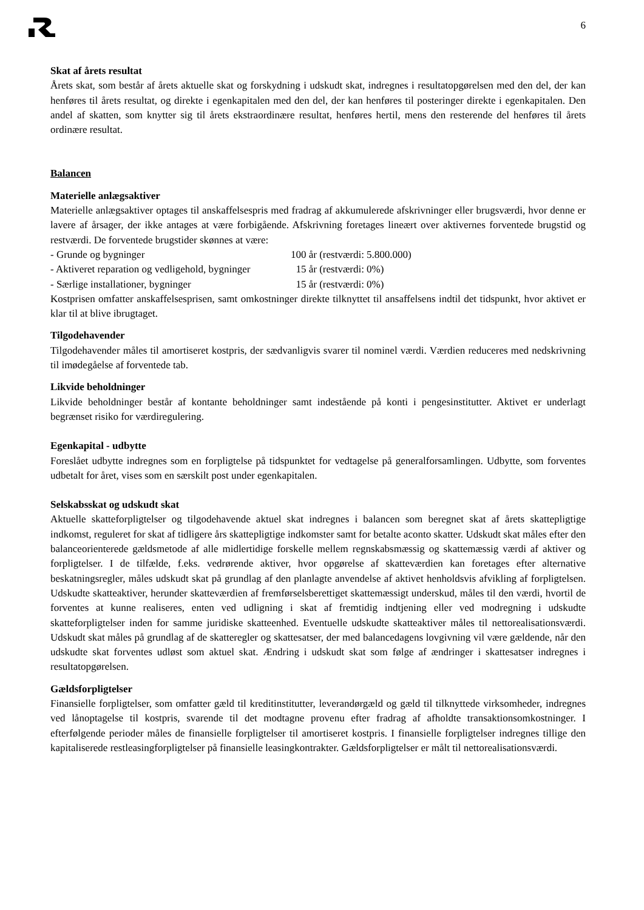6
Skat af årets resultat
Årets skat, som består af årets aktuelle skat og forskydning i udskudt skat, indregnes i resultatopgørelsen med den del, der kan henføres til årets resultat, og direkte i egenkapitalen med den del, der kan henføres til posteringer direkte i egenkapitalen. Den andel af skatten, som knytter sig til årets ekstraordinære resultat, henføres hertil, mens den resterende del henføres til årets ordinære resultat.
Balancen
Materielle anlægsaktiver
Materielle anlægsaktiver optages til anskaffelsespris med fradrag af akkumulerede afskrivninger eller brugsværdi, hvor denne er lavere af årsager, der ikke antages at være forbigående. Afskrivning foretages lineært over aktivernes forventede brugstid og restværdi. De forventede brugstider skønnes at være:
- Grunde og bygninger 100 år (restværdi: 5.800.000)
- Aktiveret reparation og vedligehold, bygninger 15 år (restværdi: 0%)
- Særlige installationer, bygninger 15 år (restværdi: 0%)
Kostprisen omfatter anskaffelsesprisen, samt omkostninger direkte tilknyttet til ansaffelsens indtil det tidspunkt, hvor aktivet er klar til at blive ibrugtaget.
Tilgodehavender
Tilgodehavender måles til amortiseret kostpris, der sædvanligvis svarer til nominel værdi. Værdien reduceres med nedskrivning til imødegåelse af forventede tab.
Likvide beholdninger
Likvide beholdninger består af kontante beholdninger samt indestående på konti i pengesinstitutter. Aktivet er underlagt begrænset risiko for værdiregulering.
Egenkapital - udbytte
Foreslået udbytte indregnes som en forpligtelse på tidspunktet for vedtagelse på generalforsamlingen. Udbytte, som forventes udbetalt for året, vises som en særskilt post under egenkapitalen.
Selskabsskat og udskudt skat
Aktuelle skatteforpligtelser og tilgodehavende aktuel skat indregnes i balancen som beregnet skat af årets skattepligtige indkomst, reguleret for skat af tidligere års skattepligtige indkomster samt for betalte aconto skatter. Udskudt skat måles efter den balanceorienterede gældsmetode af alle midlertidige forskelle mellem regnskabsmæssig og skattemæssig værdi af aktiver og forpligtelser. I de tilfælde, f.eks. vedrørende aktiver, hvor opgørelse af skatteværdien kan foretages efter alternative beskatningsregler, måles udskudt skat på grundlag af den planlagte anvendelse af aktivet henholdsvis afvikling af forpligtelsen. Udskudte skatteaktiver, herunder skatteværdien af fremførselsberettiget skattemæssigt underskud, måles til den værdi, hvortil de forventes at kunne realiseres, enten ved udligning i skat af fremtidig indtjening eller ved modregning i udskudte skatteforpligtelser inden for samme juridiske skatteenhed. Eventuelle udskudte skatteaktiver måles til nettorealisationsværdi. Udskudt skat måles på grundlag af de skatteregler og skattesatser, der med balancedagens lovgivning vil være gældende, når den udskudte skat forventes udløst som aktuel skat. Ændring i udskudt skat som følge af ændringer i skattesatser indregnes i resultatopgørelsen.
Gældsforpligtelser
Finansielle forpligtelser, som omfatter gæld til kreditinstitutter, leverandørgæld og gæld til tilknyttede virksomheder, indregnes ved lånoptagelse til kostpris, svarende til det modtagne provenu efter fradrag af afholdte transaktionsomkostninger. I efterfølgende perioder måles de finansielle forpligtelser til amortiseret kostpris. I finansielle forpligtelser indregnes tillige den kapitaliserede restleasingforpligtelser på finansielle leasingkontrakter. Gældsforpligtelser er målt til nettorealisationsværdi.